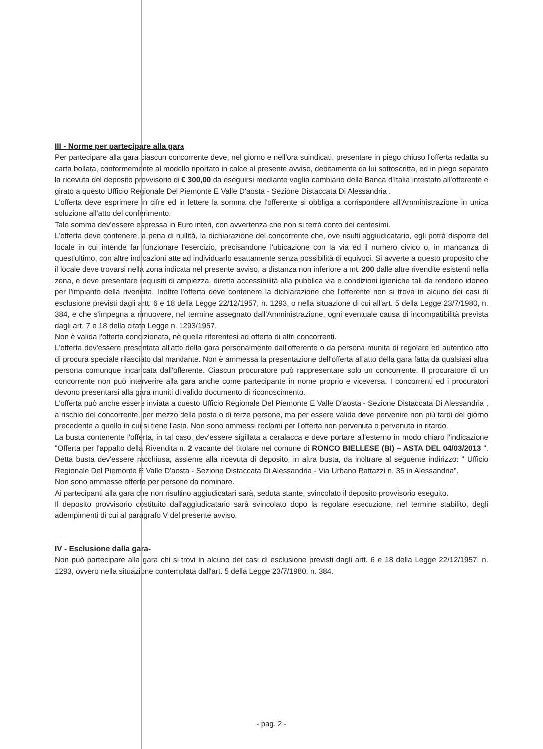III - Norme per partecipare alla gara
Per partecipare alla gara ciascun concorrente deve, nel giorno e nell'ora suindicati, presentare in piego chiuso l'offerta redatta su carta bollata, conformemente al modello riportato in calce al presente avviso, debitamente da lui sottoscritta, ed in piego separato la ricevuta del deposito provvisorio di € 300,00 da eseguirsi mediante vaglia cambiario della Banca d'Italia intestato all'offerente e girato a questo Ufficio Regionale Del Piemonte E Valle D'aosta - Sezione Distaccata Di Alessandria .
L'offerta deve esprimere in cifre ed in lettere la somma che l'offerente si obbliga a corrispondere all'Amministrazione in unica soluzione all'atto del conferimento.
Tale somma dev'essere espressa in Euro interi, con avvertenza che non si terrà conto dei centesimi.
L'offerta deve contenere, a pena di nullità, la dichiarazione del concorrente che, ove risulti aggiudicatario, egli potrà disporre del locale in cui intende far funzionare l'esercizio, precisandone l'ubicazione con la via ed il numero civico o, in mancanza di quest'ultimo, con altre indicazioni atte ad individuarlo esattamente senza possibilità di equivoci. Si avverte a questo proposito che il locale deve trovarsi nella zona indicata nel presente avviso, a distanza non inferiore a mt. 200 dalle altre rivendite esistenti nella zona, e deve presentare requisiti di ampiezza, diretta accessibilità alla pubblica via e condizioni igieniche tali da renderlo idoneo per l'impianto della rivendita. Inoltre l'offerta deve contenere la dichiarazione che l'offerente non si trova in alcuno dei casi di esclusione previsti dagli artt. 6 e 18 della Legge 22/12/1957, n. 1293, o nella situazione di cui all'art. 5 della Legge 23/7/1980, n. 384, e che s'impegna a rimuovere, nel termine assegnato dall'Amministrazione, ogni eventuale causa di incompatibilità prevista dagli art. 7 e 18 della citata Legge n. 1293/1957.
Non è valida l'offerta condizionata, nè quella riferentesi ad offerta di altri concorrenti.
L'offerta dev'essere presentata all'atto della gara personalmente dall'offerente o da persona munita di regolare ed autentico atto di procura speciale rilasciato dal mandante. Non è ammessa la presentazione dell'offerta all'atto della gara fatta da qualsiasi altra persona comunque incaricata dall'offerente. Ciascun procuratore può rappresentare solo un concorrente. Il procuratore di un concorrente non può interverire alla gara anche come partecipante in nome proprio e viceversa. I concorrenti ed i procuratori devono presentarsi alla gara muniti di valido documento di riconoscimento.
L'offerta può anche essere inviata a questo Ufficio Regionale Del Piemonte E Valle D'aosta - Sezione Distaccata Di Alessandria , a rischio del concorrente, per mezzo della posta o di terze persone, ma per essere valida deve pervenire non più tardi del giorno precedente a quello in cui si tiene l'asta. Non sono ammessi reclami per l'offerta non pervenuta o pervenuta in ritardo.
La busta contenente l'offerta, in tal caso, dev'essere sigillata a ceralacca e deve portare all'esterno in modo chiaro l'indicazione "Offerta per l'appalto della Rivendita n. 2 vacante del titolare nel comune di RONCO BIELLESE (BI) – ASTA DEL 04/03/2013 ". Detta busta dev'essere racchiusa, assieme alla ricevuta di deposito, in altra busta, da inoltrare al seguente indirizzo: " Ufficio Regionale Del Piemonte E Valle D'aosta - Sezione Distaccata Di Alessandria - Via Urbano Rattazzi n. 35 in Alessandria".
Non sono ammesse offerte per persone da nominare.
Ai partecipanti alla gara che non risultino aggiudicatari sarà, seduta stante, svincolato il deposito provvisorio eseguito.
Il deposito provvisorio costituito dall'aggiudicatario sarà svincolato dopo la regolare esecuzione, nel termine stabilito, degli adempimenti di cui al paragrafo V del presente avviso.
IV - Esclusione dalla gara-
Non può partecipare alla gara chi si trovi in alcuno dei casi di esclusione previsti dagli artt. 6 e 18 della Legge 22/12/1957, n. 1293, ovvero nella situazione contemplata dall'art. 5 della Legge 23/7/1980, n. 384.
- pag. 2 -